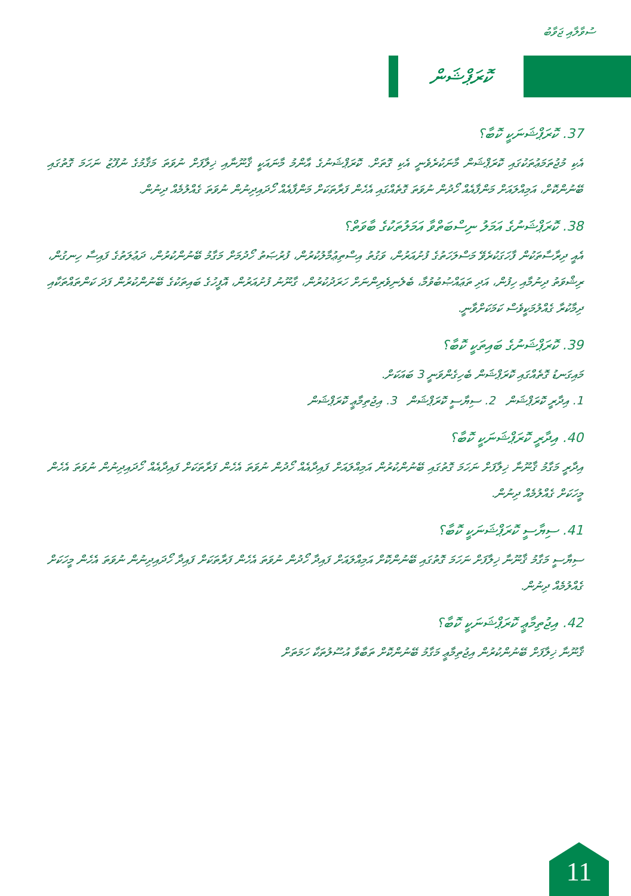ސުވާލާއި ޖަވާބު
ކޮރަޕްޝަން
37. ކޮރަޕްޝަނަކީ ކޮބާ؟
އެކި މުޖުތަމަޢުތަކުގައި ކޮރަޕްޝަން މާނަކުރެވެނީ އެކި ގޮތަށް. ކޮރަޕްޝަނުގެ އާންމު މާނައަކީ ޤާނޫނާއި ޚިލާފަށް ނުވަތަ މަޤާމުގެ ނުފޫޒު ނަހަމަ ގޮތުގައި ބޭނުންކޮށް، އަމިއްލައަށް މަންފާއެއް ހޯދުން ނުވަތަ ގޮތެއްގައި އެހެން ފަރާތަކަށް މަންފާއެއް ހޯދައިދިނުން ނުވަތަ ގެއްލުމެއް ދިނުން.
38. ކޮރަޕްޝަނުގެ އަމަލު ނިސްބަތްވާ އަމަލުތަކުގެ ބާވަތް؟
އެއީ ދިރާސާތަކުން ފާހަގަކުރެވޭ މަސްލަހަތުގެ ފުށުއަރުން، ވަގުތު އިސްތިޢުމާލުކުރުން، ފުރުޞަތު ހޯދުމަށް މަގާމު ބޭނުންކުރުން، ދަޢުލަތުގެ ފައިސާ ހިނގުން، ރިޝްވަތު ދިނުމާއި ހިފުން، އަދި ތަޢައްޞުބުވުމާ، ބެލެނިވެރިންނަށް ހަރަދުކުރުން، ގާނޫނު ފުށުއަރުން، އޮފީހުގެ ބައިތަކުގެ ބޭނުންކުރުން ފަދަ ކަންތައްތަކާއި ދިމާކުރާ ގެއްލުމަކީވެސް ކަމަކަށްވާނީ.
39. ކޮރަޕްޝަނުގެ ބައިތަކީ ކޮބާ؟
މައިގަނޑު ގޮތެއްގައި ކޮރަޕްޝަން ބެހިގެންވަނީ 3 ބައަކަށް.
1. އިދާރީ ކޮރަޕްޝަން 2. ސިޔާސީ ކޮރަޕްޝަން 3. އިޖުތިމާޢީ ކޮރަޕްޝަން
40. އިދާރީ ކޮރަޕްޝަނަކީ ކޮބާ؟
އިދާރީ މަގާމު ޤާނޫނާ ޚިލާފަށް ނަހަމަ ގޮތުގައި ބޭނުންކުރުން އަމިއްލައަށް ފައިދާއެއް ހޯދުން ނުވަތަ އެހެން ފަރާތަކަށް ފައިދާއެއް ހޯދައިދިނުން ނުވަތަ އެހެން މީހަކަށް ގެއްލުމެއް ދިނުން.
41. ސިޔާސީ ކޮރަޕްޝަނަކީ ކޮބާ؟
ސިޔާސީ މަގާމު ޤާނޫނާ ޚިލާފަށް ނަހަމަ ގޮތުގައި ބޭނުންކޮށް އަމިއްލައަށް ފައިދާ ހޯދުން ނުވަތަ އެހެން ފަރާތަކަށް ފައިދާ ހޯދައިދިނުން ނުވަތަ އެހެން މީހަކަށް ގެއްލުމެއް ދިނުން.
42. އިޖުތިމާޢީ ކޮރަޕްޝަނަކީ ކޮބާ؟
ޤާނޫނާ ޚިލާފަށް ބޭނުންކުރުން އިޖުތިމާޢީ މަގާމު ބޭނުންކޮށް ތަބާވާ އުސޫލުތަކާ ހަމަތަށް
11